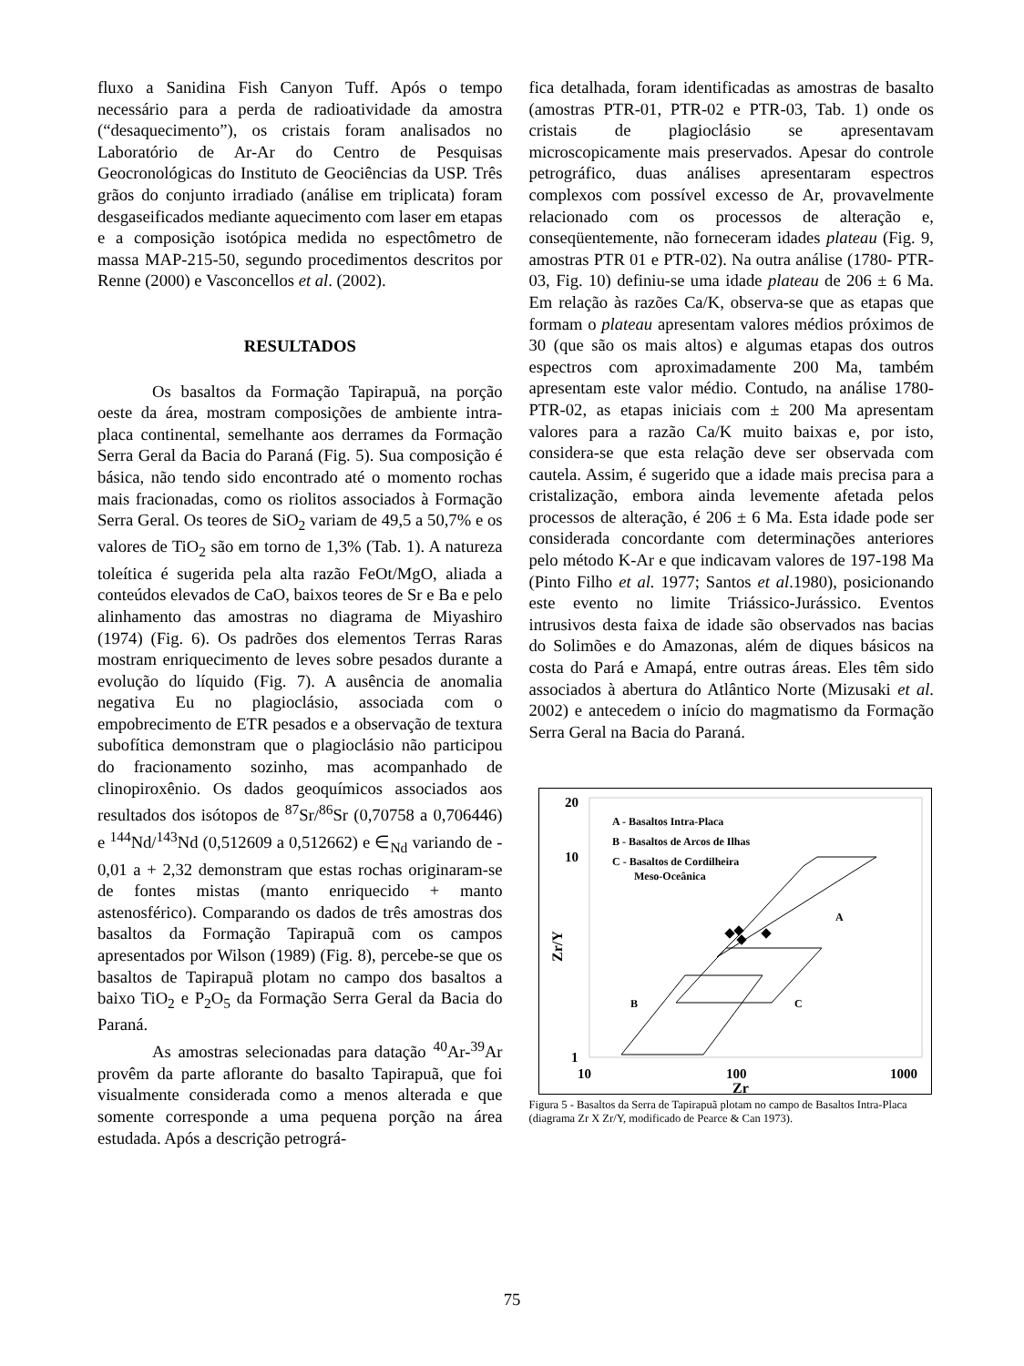fluxo a Sanidina Fish Canyon Tuff. Após o tempo necessário para a perda de radioatividade da amostra (“desaquecimento”), os cristais foram analisados no Laboratório de Ar-Ar do Centro de Pesquisas Geocronológicas do Instituto de Geociências da USP. Três grãos do conjunto irradiado (análise em triplicata) foram desgaseificados mediante aquecimento com laser em etapas e a composição isotópica medida no espectômetro de massa MAP-215-50, segundo procedimentos descritos por Renne (2000) e Vasconcellos et al. (2002).
RESULTADOS
Os basaltos da Formação Tapirapuã, na porção oeste da área, mostram composições de ambiente intra-placa continental, semelhante aos derrames da Formação Serra Geral da Bacia do Paraná (Fig. 5). Sua composição é básica, não tendo sido encontrado até o momento rochas mais fracionadas, como os riolitos associados à Formação Serra Geral. Os teores de SiO<sub>2</sub> variam de 49,5 a 50,7% e os valores de TiO<sub>2</sub> são em torno de 1,3% (Tab. 1). A natureza toleítica é sugerida pela alta razão FeOt/MgO, aliada a conteúdos elevados de CaO, baixos teores de Sr e Ba e pelo alinhamento das amostras no diagrama de Miyashiro (1974) (Fig. 6). Os padrões dos elementos Terras Raras mostram enriquecimento de leves sobre pesados durante a evolução do líquido (Fig. 7). A ausência de anomalia negativa Eu no plagioclásio, associada com o empobrecimento de ETR pesados e a observação de textura subofítica demonstram que o plagioclásio não participou do fracionamento sozinho, mas acompanhado de clinopiroxênio. Os dados geoquímicos associados aos resultados dos isótopos de <sup>87</sup>Sr/<sup>86</sup>Sr (0,70758 a 0,706446) e <sup>144</sup>Nd/<sup>143</sup>Nd (0,512609 a 0,512662) e ∈<sub>Nd</sub> variando de - 0,01 a + 2,32 demonstram que estas rochas originaram-se de fontes mistas (manto enriquecido + manto astenosférico). Comparando os dados de três amostras dos basaltos da Formação Tapirapuã com os campos apresentados por Wilson (1989) (Fig. 8), percebe-se que os basaltos de Tapirapuã plotam no campo dos basaltos a baixo TiO<sub>2</sub> e P<sub>2</sub>O<sub>5</sub> da Formação Serra Geral da Bacia do Paraná.
As amostras selecionadas para datação <sup>40</sup>Ar-<sup>39</sup>Ar provêm da parte aflorante do basalto Tapirapuã, que foi visualmente considerada como a menos alterada e que somente corresponde a uma pequena porção na área estudada. Após a descrição petrográ-
fica detalhada, foram identificadas as amostras de basalto (amostras PTR-01, PTR-02 e PTR-03, Tab. 1) onde os cristais de plagioclásio se apresentavam microscopicamente mais preservados. Apesar do controle petrográfico, duas análises apresentaram espectros complexos com possível excesso de Ar, provavelmente relacionado com os processos de alteração e, conseqüentemente, não forneceram idades plateau (Fig. 9, amostras PTR 01 e PTR-02). Na outra análise (1780- PTR-03, Fig. 10) definiu-se uma idade plateau de 206 ± 6 Ma. Em relação às razões Ca/K, observa-se que as etapas que formam o plateau apresentam valores médios próximos de 30 (que são os mais altos) e algumas etapas dos outros espectros com aproximadamente 200 Ma, também apresentam este valor médio. Contudo, na análise 1780-PTR-02, as etapas iniciais com ± 200 Ma apresentam valores para a razão Ca/K muito baixas e, por isto, considera-se que esta relação deve ser observada com cautela. Assim, é sugerido que a idade mais precisa para a cristalização, embora ainda levemente afetada pelos processos de alteração, é 206 ± 6 Ma. Esta idade pode ser considerada concordante com determinações anteriores pelo método K-Ar e que indicavam valores de 197-198 Ma (Pinto Filho et al. 1977; Santos et al.1980), posicionando este evento no limite Triássico-Jurássico. Eventos intrusivos desta faixa de idade são observados nas bacias do Solimões e do Amazonas, além de diques básicos na costa do Pará e Amapá, entre outras áreas. Eles têm sido associados à abertura do Atlântico Norte (Mizusaki et al. 2002) e antecedem o início do magmatismo da Formação Serra Geral na Bacia do Paraná.
20
10
1
10
100
1000
Zr
Zr/Y
A - Basaltos Intra-Placa
B - Basaltos de Arcos de Ilhas
C - Basaltos de Cordilheira
Meso-Oceânica
A
B
C
Figura 5 - Basaltos da Serra de Tapirapuã plotam no campo de Basaltos Intra-Placa (diagrama Zr X Zr/Y, modificado de Pearce & Can 1973).
75